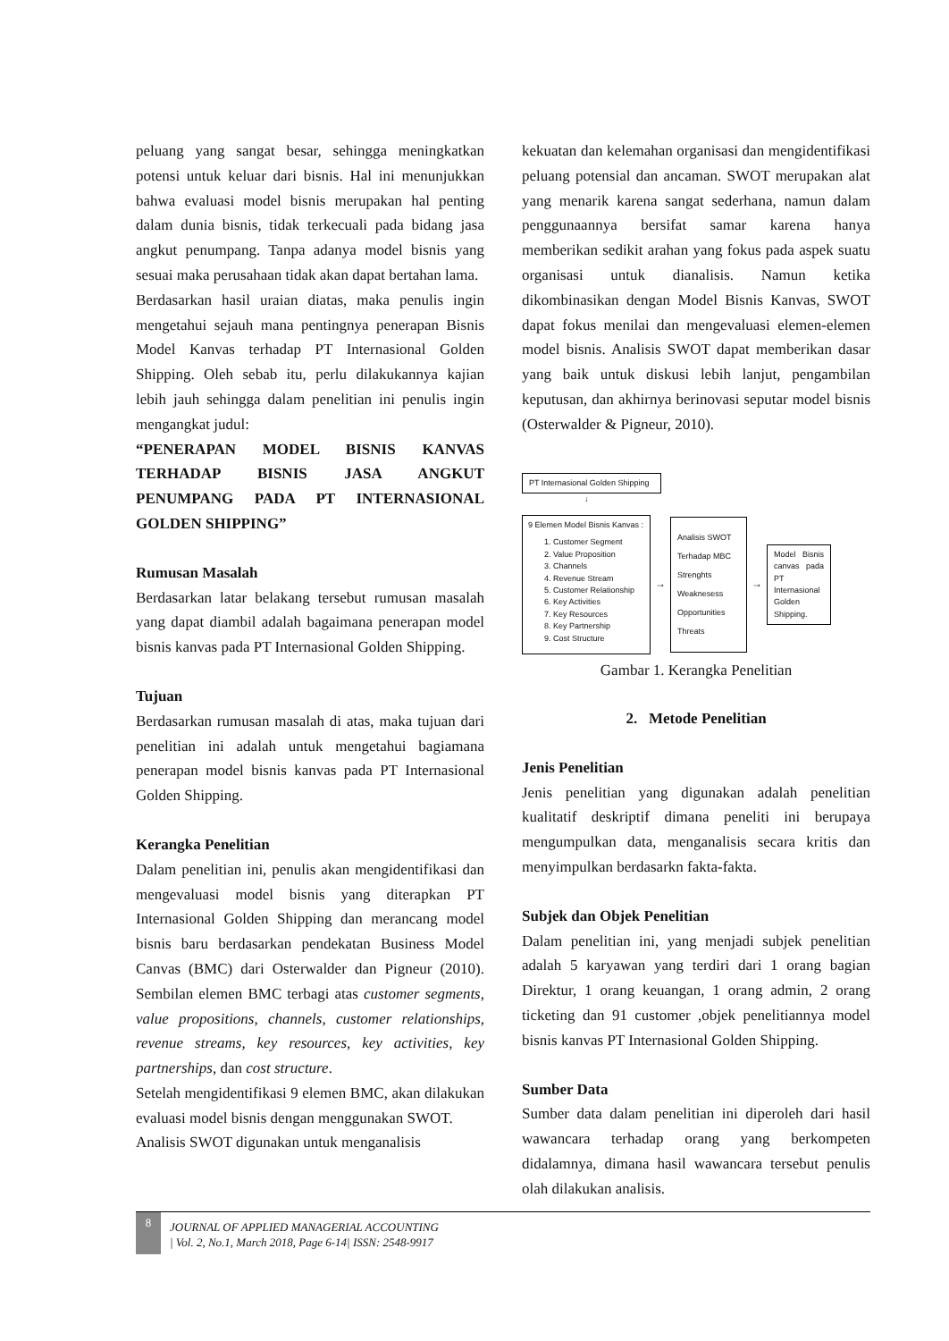peluang yang sangat besar, sehingga meningkatkan potensi untuk keluar dari bisnis. Hal ini menunjukkan bahwa evaluasi model bisnis merupakan hal penting dalam dunia bisnis, tidak terkecuali pada bidang jasa angkut penumpang. Tanpa adanya model bisnis yang sesuai maka perusahaan tidak akan dapat bertahan lama.
Berdasarkan hasil uraian diatas, maka penulis ingin mengetahui sejauh mana pentingnya penerapan Bisnis Model Kanvas terhadap PT Internasional Golden Shipping. Oleh sebab itu, perlu dilakukannya kajian lebih jauh sehingga dalam penelitian ini penulis ingin mengangkat judul:
“PENERAPAN MODEL BISNIS KANVAS TERHADAP BISNIS JASA ANGKUT PENUMPANG PADA PT INTERNASIONAL GOLDEN SHIPPING”
Rumusan Masalah
Berdasarkan latar belakang tersebut rumusan masalah yang dapat diambil adalah bagaimana penerapan model bisnis kanvas pada PT Internasional Golden Shipping.
Tujuan
Berdasarkan rumusan masalah di atas, maka tujuan dari penelitian ini adalah untuk mengetahui bagiamana penerapan model bisnis kanvas pada PT Internasional Golden Shipping.
Kerangka Penelitian
Dalam penelitian ini, penulis akan mengidentifikasi dan mengevaluasi model bisnis yang diterapkan PT Internasional Golden Shipping dan merancang model bisnis baru berdasarkan pendekatan Business Model Canvas (BMC) dari Osterwalder dan Pigneur (2010). Sembilan elemen BMC terbagi atas customer segments, value propositions, channels, customer relationships, revenue streams, key resources, key activities, key partnerships, dan cost structure.
Setelah mengidentifikasi 9 elemen BMC, akan dilakukan evaluasi model bisnis dengan menggunakan SWOT.
Analisis SWOT digunakan untuk menganalisis
kekuatan dan kelemahan organisasi dan mengidentifikasi peluang potensial dan ancaman. SWOT merupakan alat yang menarik karena sangat sederhana, namun dalam penggunaannya bersifat samar karena hanya memberikan sedikit arahan yang fokus pada aspek suatu organisasi untuk dianalisis. Namun ketika dikombinasikan dengan Model Bisnis Kanvas, SWOT dapat fokus menilai dan mengevaluasi elemen-elemen model bisnis. Analisis SWOT dapat memberikan dasar yang baik untuk diskusi lebih lanjut, pengambilan keputusan, dan akhirnya berinovasi seputar model bisnis (Osterwalder & Pigneur, 2010).
PT Internasional Golden Shipping
↓
9 Elemen Model Bisnis Kanvas :
1. Customer Segment
2. Value Proposition
3. Channels
4. Revenue Stream
5. Customer Relationship
6. Key Activities
7. Key Resources
8. Key Partnership
9. Cost Structure
→
Analisis SWOT
Terhadap MBC
Strenghts
Weaknesess
Opportunities
Threats
→
Model Bisnis canvas pada PT Internasional Golden Shipping.
Gambar 1. Kerangka Penelitian
2. Metode Penelitian
Jenis Penelitian
Jenis penelitian yang digunakan adalah penelitian kualitatif deskriptif dimana peneliti ini berupaya mengumpulkan data, menganalisis secara kritis dan menyimpulkan berdasarkn fakta-fakta.
Subjek dan Objek Penelitian
Dalam penelitian ini, yang menjadi subjek penelitian adalah 5 karyawan yang terdiri dari 1 orang bagian Direktur, 1 orang keuangan, 1 orang admin, 2 orang ticketing dan 91 customer ,objek penelitiannya model bisnis kanvas PT Internasional Golden Shipping.
Sumber Data
Sumber data dalam penelitian ini diperoleh dari hasil wawancara terhadap orang yang berkompeten didalamnya, dimana hasil wawancara tersebut penulis olah dilakukan analisis.
8
JOURNAL OF APPLIED MANAGERIAL ACCOUNTING
| Vol. 2, No.1, March 2018, Page 6-14| ISSN: 2548-9917